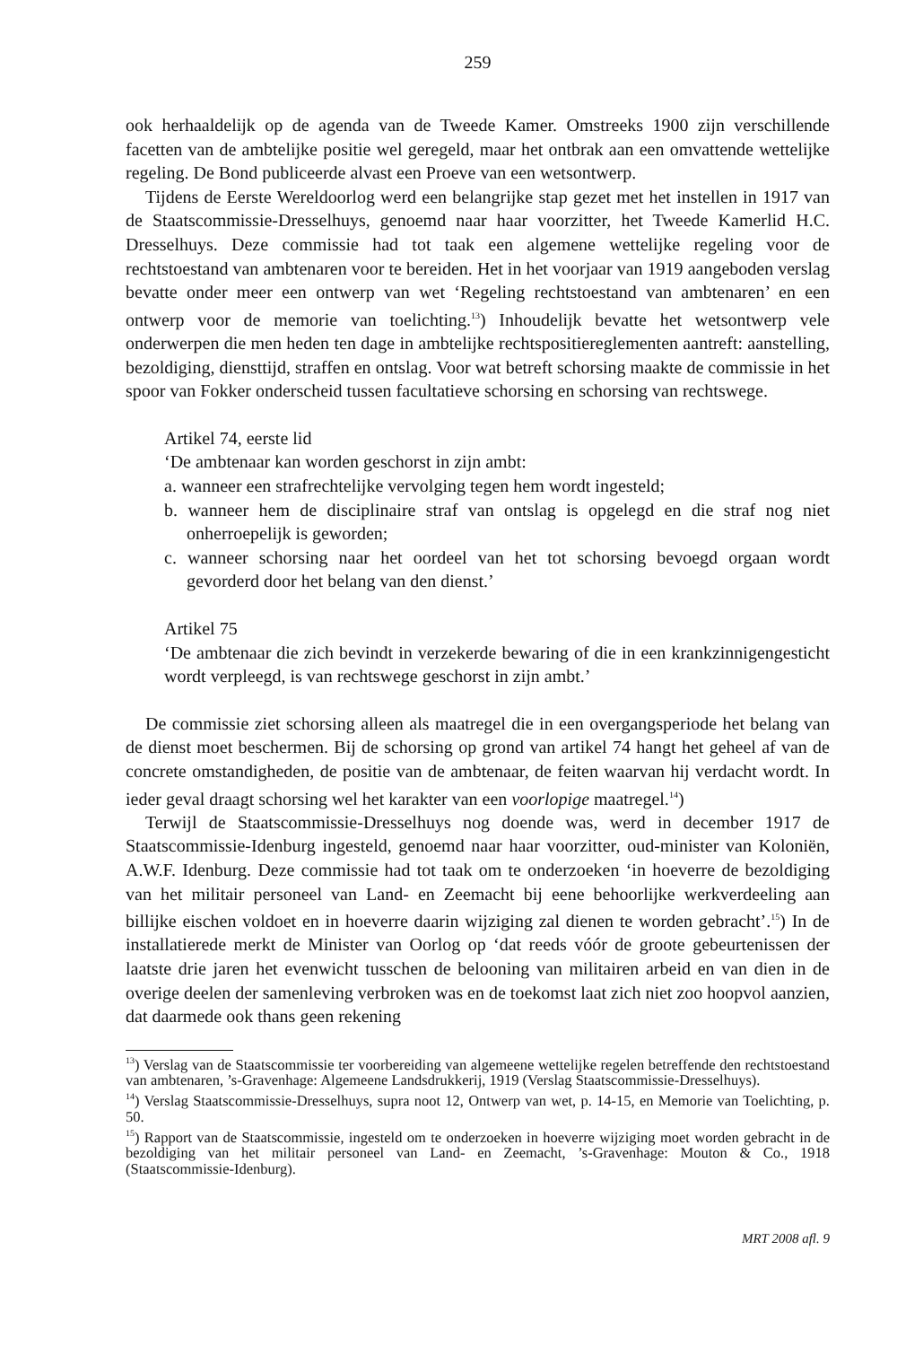259
ook herhaaldelijk op de agenda van de Tweede Kamer. Omstreeks 1900 zijn verschillende facetten van de ambtelijke positie wel geregeld, maar het ontbrak aan een omvattende wettelijke regeling. De Bond publiceerde alvast een Proeve van een wetsontwerp.
Tijdens de Eerste Wereldoorlog werd een belangrijke stap gezet met het instellen in 1917 van de Staatscommissie-Dresselhuys, genoemd naar haar voorzitter, het Tweede Kamerlid H.C. Dresselhuys. Deze commissie had tot taak een algemene wettelijke regeling voor de rechtstoestand van ambtenaren voor te bereiden. Het in het voorjaar van 1919 aangeboden verslag bevatte onder meer een ontwerp van wet ‘Regeling rechtstoestand van ambtenaren’ en een ontwerp voor de memorie van toelichting.<sup>13</sup>) Inhoudelijk bevatte het wetsontwerp vele onderwerpen die men heden ten dage in ambtelijke rechtspositiereglementen aantreft: aanstelling, bezoldiging, diensttijd, straffen en ontslag. Voor wat betreft schorsing maakte de commissie in het spoor van Fokker onderscheid tussen facultatieve schorsing en schorsing van rechtswege.
Artikel 74, eerste lid
‘De ambtenaar kan worden geschorst in zijn ambt:
a. wanneer een strafrechtelijke vervolging tegen hem wordt ingesteld;
b. wanneer hem de disciplinaire straf van ontslag is opgelegd en die straf nog niet onherroepelijk is geworden;
c. wanneer schorsing naar het oordeel van het tot schorsing bevoegd orgaan wordt gevorderd door het belang van den dienst.’
Artikel 75
‘De ambtenaar die zich bevindt in verzekerde bewaring of die in een krankzinnigengesticht wordt verpleegd, is van rechtswege geschorst in zijn ambt.’
De commissie ziet schorsing alleen als maatregel die in een overgangsperiode het belang van de dienst moet beschermen. Bij de schorsing op grond van artikel 74 hangt het geheel af van de concrete omstandigheden, de positie van de ambtenaar, de feiten waarvan hij verdacht wordt. In ieder geval draagt schorsing wel het karakter van een voorlopige maatregel.<sup>14</sup>)
Terwijl de Staatscommissie-Dresselhuys nog doende was, werd in december 1917 de Staatscommissie-Idenburg ingesteld, genoemd naar haar voorzitter, oud-minister van Koloniën, A.W.F. Idenburg. Deze commissie had tot taak om te onderzoeken ‘in hoeverre de bezoldiging van het militair personeel van Land- en Zeemacht bij eene behoorlijke werkverdeeling aan billijke eischen voldoet en in hoeverre daarin wijziging zal dienen te worden gebracht’.<sup>15</sup>) In de installatierede merkt de Minister van Oorlog op ‘dat reeds vóór de groote gebeurtenissen der laatste drie jaren het evenwicht tusschen de belooning van militairen arbeid en van dien in de overige deelen der samenleving verbroken was en de toekomst laat zich niet zoo hoopvol aanzien, dat daarmede ook thans geen rekening
<sup>13</sup>) Verslag van de Staatscommissie ter voorbereiding van algemeene wettelijke regelen betreffende den rechtstoestand van ambtenaren, ’s-Gravenhage: Algemeene Landsdrukkerij, 1919 (Verslag Staatscommissie-Dresselhuys).
<sup>14</sup>) Verslag Staatscommissie-Dresselhuys, supra noot 12, Ontwerp van wet, p. 14-15, en Memorie van Toelichting, p. 50.
<sup>15</sup>) Rapport van de Staatscommissie, ingesteld om te onderzoeken in hoeverre wijziging moet worden gebracht in de bezoldiging van het militair personeel van Land- en Zeemacht, ’s-Gravenhage: Mouton & Co., 1918 (Staatscommissie-Idenburg).
MRT 2008 afl. 9